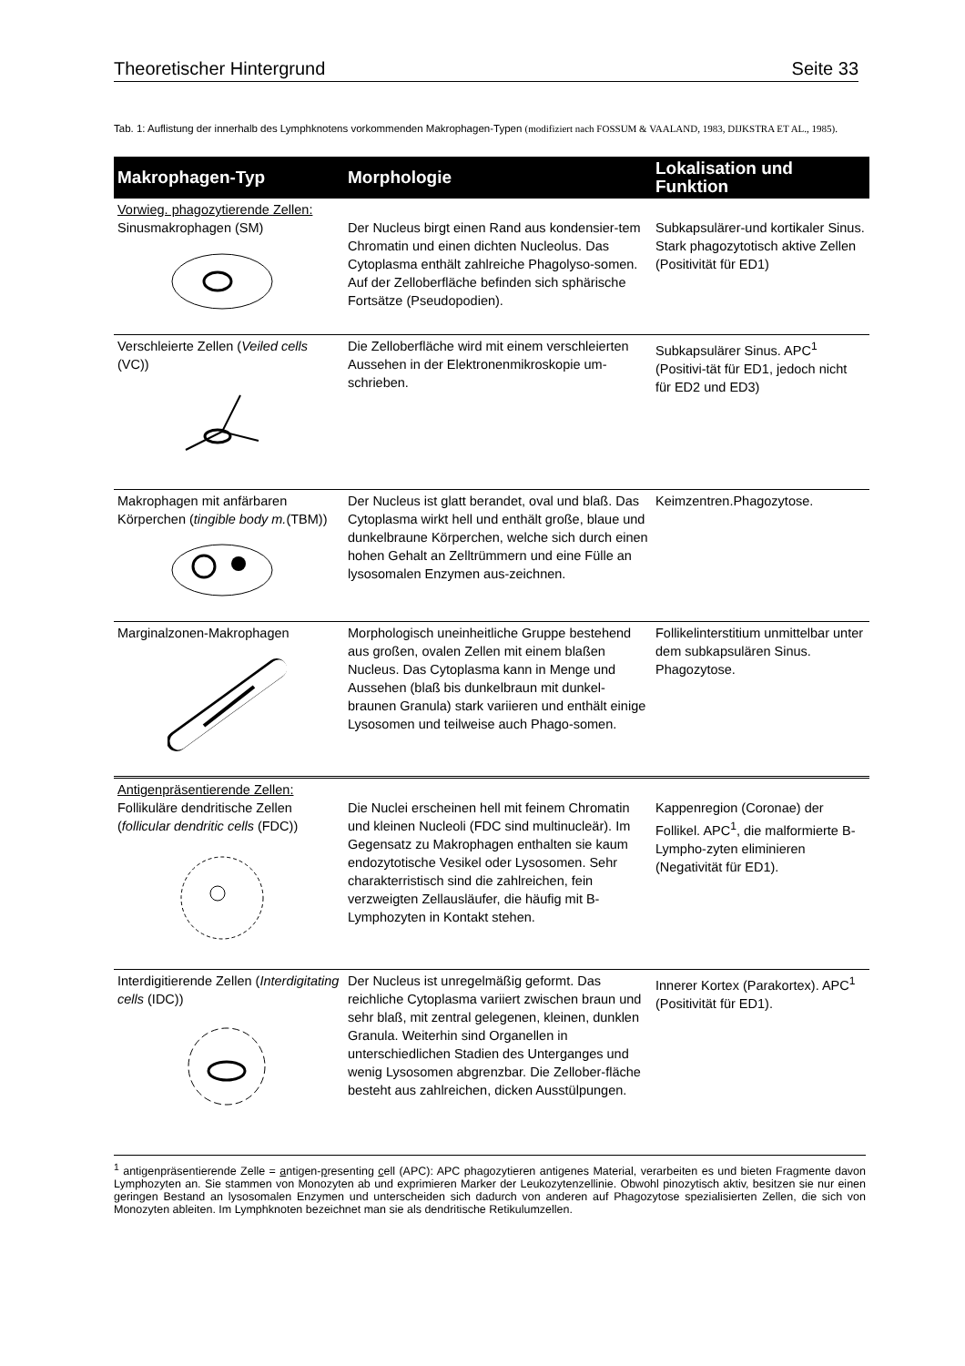Theoretischer Hintergrund Seite 33
Tab. 1: Auflistung der innerhalb des Lymphknotens vorkommenden Makrophagen-Typen (modifiziert nach FOSSUM & VAALAND, 1983, DIJKSTRA ET AL., 1985).
| Makrophagen-Typ | Morphologie | Lokalisation und Funktion |
| --- | --- | --- |
| Vorwieg. phagozytierende Zellen: Sinusmakrophagen (SM) | Der Nucleus birgt einen Rand aus kondensier-tem Chromatin und einen dichten Nucleolus. Das Cytoplasma enthält zahlreiche Phagolyso-somen. Auf der Zelloberfläche befinden sich sphärische Fortsätze (Pseudopodien). | Subkapsulärer-und kortikaler Sinus. Stark phagozytotisch aktive Zellen (Positivität für ED1) |
| Verschleierte Zellen ( Veiled cells (VC)) | Die Zelloberfläche wird mit einem verschleierten Aussehen in der Elektronenmikroskopie um-schrieben. | Subkapsulärer Sinus. APC<sup>1</sup> (Positivi-tät für ED1, jedoch nicht für ED2 und ED3) |
| Makrophagen mit anfärbaren Körperchen ( tingible body m. (TBM)) | Der Nucleus ist glatt berandet, oval und blaß. Das Cytoplasma wirkt hell und enthält große, blaue und dunkelbraune Körperchen, welche sich durch einen hohen Gehalt an Zelltrümmern und eine Fülle an lysosomalen Enzymen aus-zeichnen. | Keimzentren.Phagozytose. |
| Marginalzonen-Makrophagen | Morphologisch uneinheitliche Gruppe bestehend aus großen, ovalen Zellen mit einem blaßen Nucleus. Das Cytoplasma kann in Menge und Aussehen (blaß bis dunkelbraun mit dunkel-braunen Granula) stark variieren und enthält einige Lysosomen und teilweise auch Phago-somen. | Follikelinterstitium unmittelbar unter dem subkapsulären Sinus. Phagozytose. |
| Antigenpräsentierende Zellen: Follikuläre dendritische Zellen ( follicular dendritic cells (FDC)) | Die Nuclei erscheinen hell mit feinem Chromatin und kleinen Nucleoli (FDC sind multinucleär). Im Gegensatz zu Makrophagen enthalten sie kaum endozytotische Vesikel oder Lysosomen. Sehr charakterristisch sind die zahlreichen, fein verzweigten Zellausläufer, die häufig mit B-Lymphozyten in Kontakt stehen. | Kappenregion (Coronae) der Follikel. APC<sup>1</sup>, die malformierte B-Lympho-zyten eliminieren (Negativität für ED1). |
| Interdigitierende Zellen ( Interdigitating cells (IDC)) | Der Nucleus ist unregelmäßig geformt. Das reichliche Cytoplasma variiert zwischen braun und sehr blaß, mit zentral gelegenen, kleinen, dunklen Granula. Weiterhin sind Organellen in unterschiedlichen Stadien des Unterganges und wenig Lysosomen abgrenzbar. Die Zellober-fläche besteht aus zahlreichen, dicken Ausstülpungen. | Innerer Kortex (Parakortex). APC<sup>1</sup> (Positivität für ED1). |
<sup>1</sup> antigenpräsentierende Zelle = antigen-presenting cell (APC): APC phagozytieren antigenes Material, verarbeiten es und bieten Fragmente davon Lymphozyten an. Sie stammen von Monozyten ab und exprimieren Marker der Leukozytenzellinie. Obwohl pinozytisch aktiv, besitzen sie nur einen geringen Bestand an lysosomalen Enzymen und unterscheiden sich dadurch von anderen auf Phagozytose spezialisierten Zellen, die sich von Monozyten ableiten. Im Lymphknoten bezeichnet man sie als dendritische Retikulumzellen.